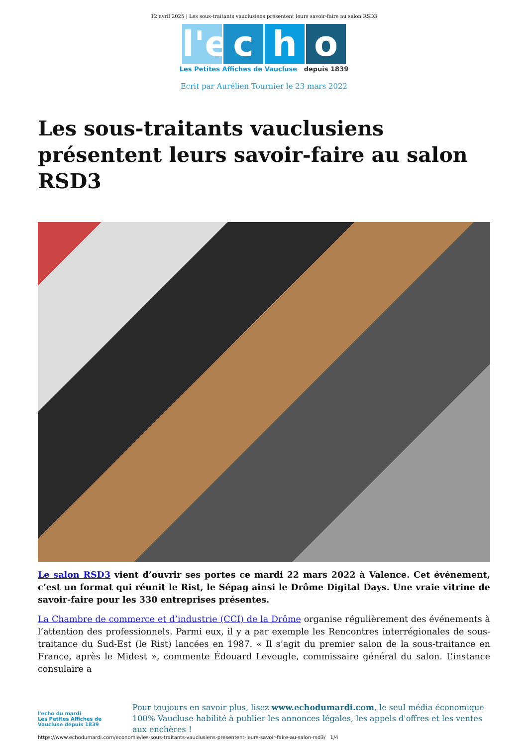12 avril 2025 | Les sous-traitants vauclusiens présentent leurs savoir-faire au salon RSD3
l'e c h o
Les Petites Affiches de Vaucluse depuis 1839
Ecrit par Aurélien Tournier le 23 mars 2022
Les sous-traitants vauclusiens présentent leurs savoir-faire au salon RSD3
Le salon RSD3 vient d’ouvrir ses portes ce mardi 22 mars 2022 à Valence. Cet événement, c’est un format qui réunit le Rist, le Sépag ainsi le Drôme Digital Days. Une vraie vitrine de savoir-faire pour les 330 entreprises présentes.
La Chambre de commerce et d’industrie (CCI) de la Drôme organise régulièrement des événements à l’attention des professionnels. Parmi eux, il y a par exemple les Rencontres interrégionales de sous-traitance du Sud-Est (le Rist) lancées en 1987. « Il s’agit du premier salon de la sous-traitance en France, après le Midest », commente Édouard Leveugle, commissaire général du salon. L’instance consulaire a
l'echo du mardi
Les Petites Affiches de Vaucluse depuis 1839
Pour toujours en savoir plus, lisez www.echodumardi.com, le seul média économique 100% Vaucluse habilité à publier les annonces légales, les appels d'offres et les ventes aux enchères !
https://www.echodumardi.com/economie/les-sous-traitants-vauclusiens-presentent-leurs-savoir-faire-au-salon-rsd3/ 1/4